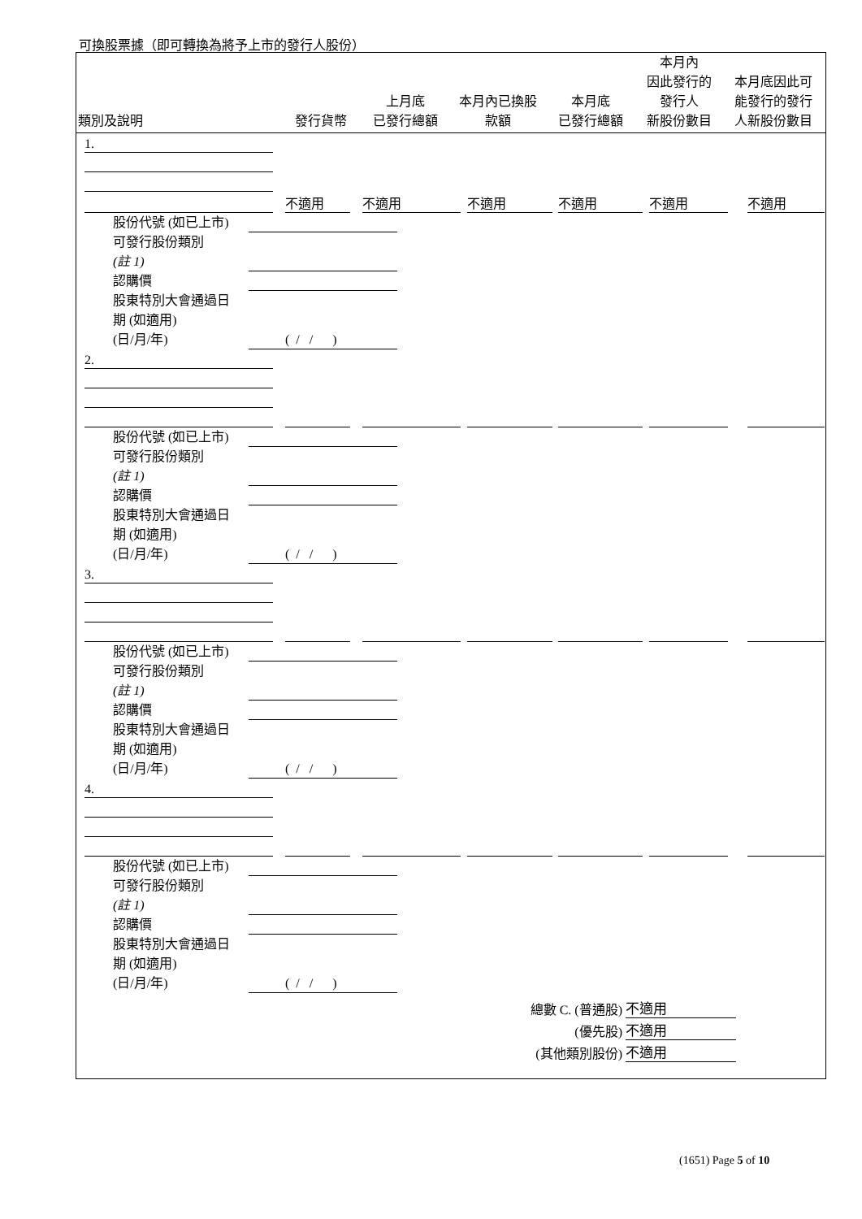可換股票據（即可轉換為將予上市的發行人股份）
| 類別及說明 | 發行貨幣 | 上月底 已發行總額 | 本月內已換股 款額 | 本月底 已發行總額 | 本月內 因此發行的 發行人 新股份數目 | 本月底因此可 能發行的發行 人新股份數目 |
| --- | --- | --- | --- | --- | --- | --- |
1.
不適用
不適用
不適用
不適用
不適用
不適用
股份代號 (如已上市)
可發行股份類別
(註 1)
認購價
股東特別大會通過日
期 (如適用)
(日/月/年)
( / / )
2.
股份代號 (如已上市)
可發行股份類別
(註 1)
認購價
股東特別大會通過日
期 (如適用)
(日/月/年)
( / / )
3.
股份代號 (如已上市)
可發行股份類別
(註 1)
認購價
股東特別大會通過日
期 (如適用)
(日/月/年)
( / / )
4.
股份代號 (如已上市)
可發行股份類別
(註 1)
認購價
股東特別大會通過日
期 (如適用)
(日/月/年)
( / / )
總數 C. (普通股) 不適用
(優先股) 不適用
(其他類別股份) 不適用
(1651) Page 5 of 10